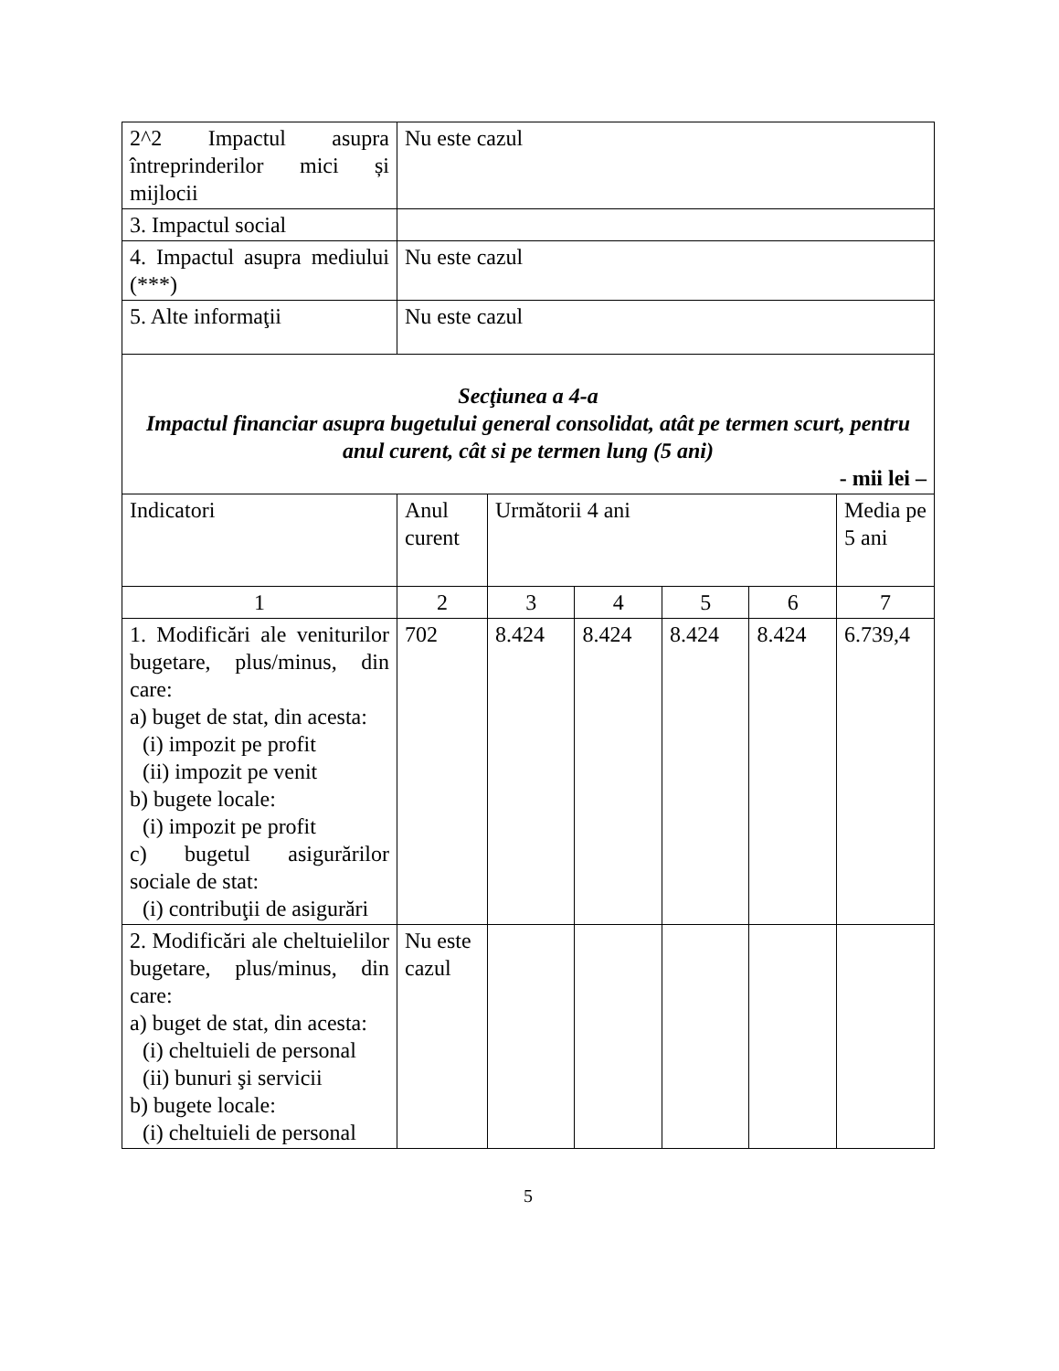| 2^2 Impactul asupra întreprinderilor mici și mijlocii | Nu este cazul | | | | | |
| 3. Impactul social | | | | | | |
| 4. Impactul asupra mediului (***) | Nu este cazul | | | | | |
| 5. Alte informaţii | Nu este cazul | | | | | |
| Secţiunea a 4-a Impactul financiar asupra bugetului general consolidat, atât pe termen scurt, pentru anul curent, cât si pe termen lung (5 ani) - mii lei – | | | | | | |
| Indicatori | Anul curent | Următorii 4 ani | | | | Media pe 5 ani |
| 1 | 2 | 3 | 4 | 5 | 6 | 7 |
| 1. Modificări ale veniturilor bugetare, plus/minus, din care: a) buget de stat, din acesta: (i) impozit pe profit (ii) impozit pe venit b) bugete locale: (i) impozit pe profit c) bugetul asigurărilor sociale de stat: (i) contribuţii de asigurări | 702 | 8.424 | 8.424 | 8.424 | 8.424 | 6.739,4 |
| 2. Modificări ale cheltuielilor bugetare, plus/minus, din care: a) buget de stat, din acesta: (i) cheltuieli de personal (ii) bunuri şi servicii b) bugete locale: (i) cheltuieli de personal | Nu este cazul | | | | | |
5